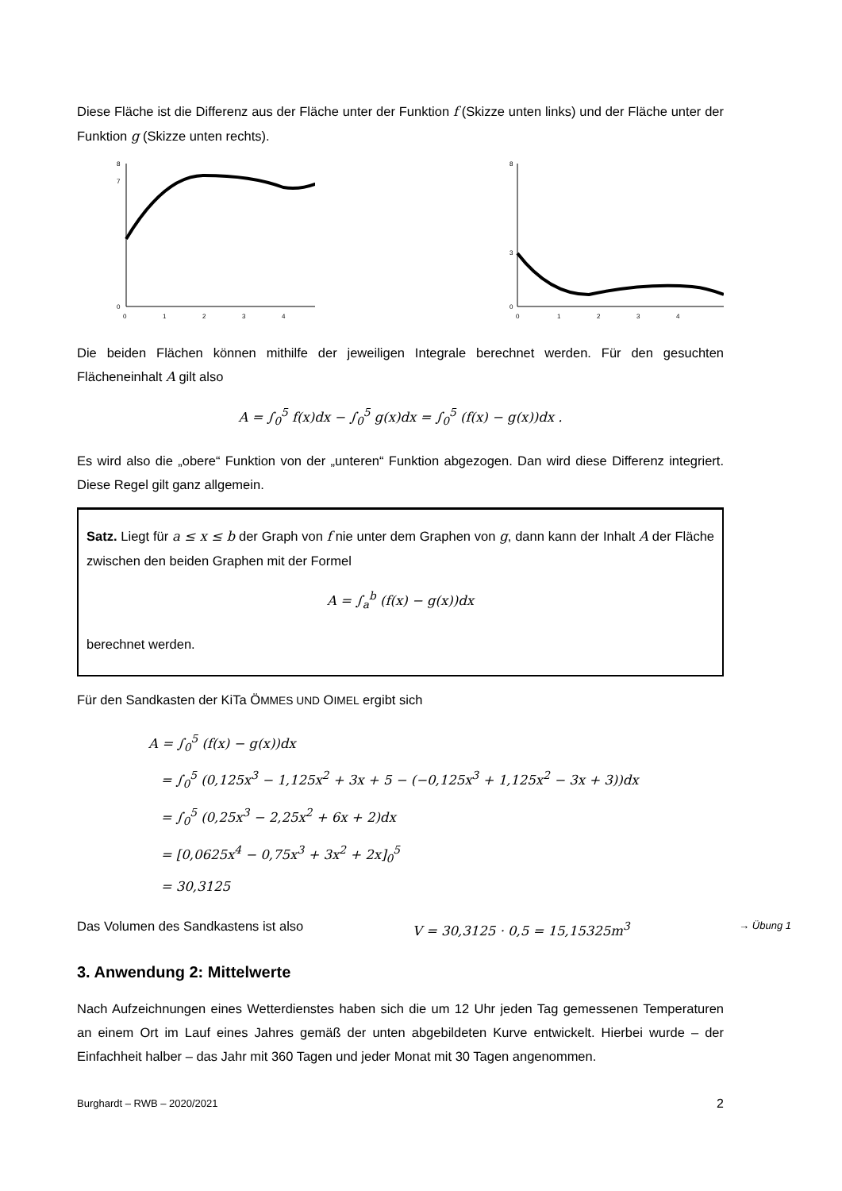Diese Fläche ist die Differenz aus der Fläche unter der Funktion f (Skizze unten links) und der Fläche unter der Funktion g (Skizze unten rechts).
0
7
8
0
1
2
3
4
0
3
8
0
1
2
3
4
Die beiden Flächen können mithilfe der jeweiligen Integrale berechnet werden. Für den gesuchten Flächeneinhalt A gilt also
A = ∫<sub>0</sub><sup>5</sup> f(x)dx − ∫<sub>0</sub><sup>5</sup> g(x)dx = ∫<sub>0</sub><sup>5</sup> (f(x) − g(x))dx .
Es wird also die „obere“ Funktion von der „unteren“ Funktion abgezogen. Dan wird diese Differenz integriert. Diese Regel gilt ganz allgemein.
Satz. Liegt für a ≤ x ≤ b der Graph von f nie unter dem Graphen von g, dann kann der Inhalt A der Fläche zwischen den beiden Graphen mit der Formel
A = ∫<sub>a</sub><sup>b</sup> (f(x) − g(x))dx
berechnet werden.
Für den Sandkasten der KiTa ÖMMES UND OIMEL ergibt sich
A = ∫<sub>0</sub><sup>5</sup> (f(x) − g(x))dx
= ∫<sub>0</sub><sup>5</sup> (0,125x<sup>3</sup> − 1,125x<sup>2</sup> + 3x + 5 − (−0,125x<sup>3</sup> + 1,125x<sup>2</sup> − 3x + 3))dx
= ∫<sub>0</sub><sup>5</sup> (0,25x<sup>3</sup> − 2,25x<sup>2</sup> + 6x + 2)dx
= [0,0625x<sup>4</sup> − 0,75x<sup>3</sup> + 3x<sup>2</sup> + 2x]<sub>0</sub><sup>5</sup>
= 30,3125
Das Volumen des Sandkastens ist also V = 30,3125 · 0,5 = 15,15325m<sup>3</sup> → Übung 1
3. Anwendung 2: Mittelwerte
Nach Aufzeichnungen eines Wetterdienstes haben sich die um 12 Uhr jeden Tag gemessenen Temperaturen an einem Ort im Lauf eines Jahres gemäß der unten abgebildeten Kurve entwickelt. Hierbei wurde – der Einfachheit halber – das Jahr mit 360 Tagen und jeder Monat mit 30 Tagen angenommen.
Burghardt – RWB – 2020/2021 2